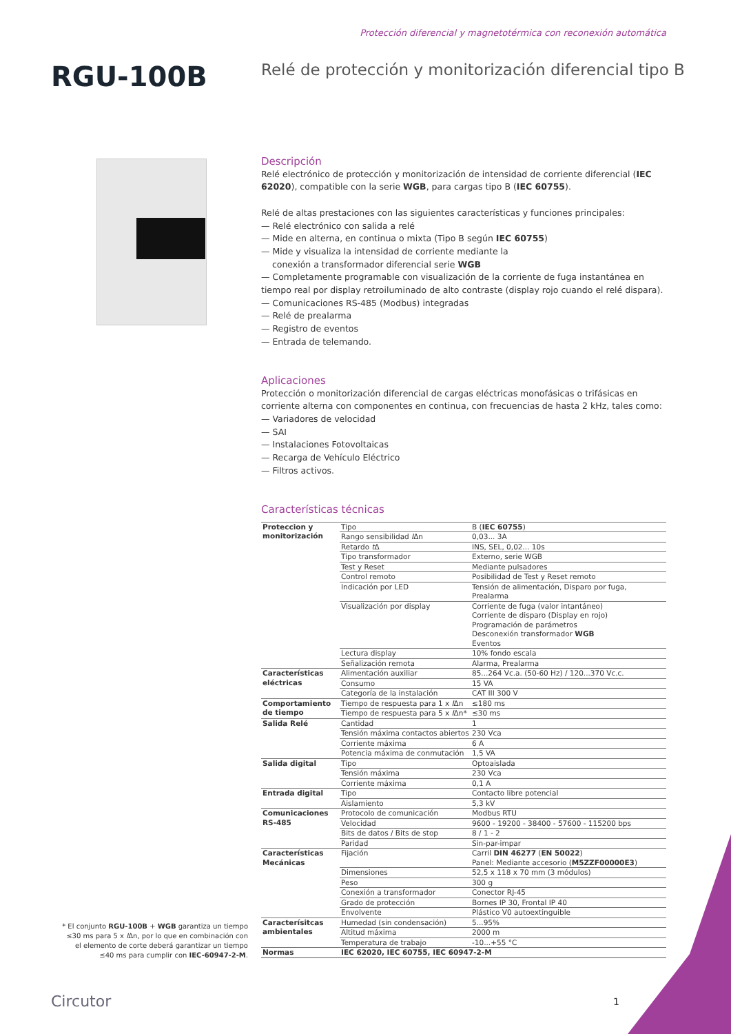Protección diferencial y magnetotérmica con reconexión automática
RGU-100B
Relé de protección y monitorización diferencial tipo B
Descripción
Relé electrónico de protección y monitorización de intensidad de corriente diferencial (IEC 62020), compatible con la serie WGB, para cargas tipo B (IEC 60755).
Relé de altas prestaciones con las siguientes características y funciones principales:
— Relé electrónico con salida a relé
— Mide en alterna, en continua o mixta (Tipo B según IEC 60755)
— Mide y visualiza la intensidad de corriente mediante la
conexión a transformador diferencial serie WGB
— Completamente programable con visualización de la corriente de fuga instantánea en tiempo real por display retroiluminado de alto contraste (display rojo cuando el relé dispara).
— Comunicaciones RS-485 (Modbus) integradas
— Relé de prealarma
— Registro de eventos
— Entrada de telemando.
Aplicaciones
Protección o monitorización diferencial de cargas eléctricas monofásicas o trifásicas en corriente alterna con componentes en continua, con frecuencias de hasta 2 kHz, tales como:
— Variadores de velocidad
— SAI
— Instalaciones Fotovoltaicas
— Recarga de Vehículo Eléctrico
— Filtros activos.
Características técnicas
| Proteccion y monitorización | Tipo | B ( IEC 60755 ) |
| | Rango sensibilidad I Δn | 0,03... 3A |
| | Retardo t Δ | INS, SEL, 0,02... 10s |
| | Tipo transformador | Externo, serie WGB |
| | Test y Reset | Mediante pulsadores |
| | Control remoto | Posibilidad de Test y Reset remoto |
| | Indicación por LED | Tensión de alimentación, Disparo por fuga, Prealarma |
| | Visualización por display | Corriente de fuga (valor intantáneo) Corriente de disparo (Display en rojo) Programación de parámetros Desconexión transformador WGB Eventos |
| | Lectura display | 10% fondo escala |
| | Señalización remota | Alarma, Prealarma |
| Características eléctricas | Alimentación auxiliar | 85...264 Vc.a. (50-60 Hz) / 120...370 Vc.c. |
| | Consumo | 15 VA |
| | Categoría de la instalación | CAT III 300 V |
| Comportamiento de tiempo | Tiempo de respuesta para 1 x I Δn | ≤180 ms |
| | Tiempo de respuesta para 5 x I Δn* | ≤30 ms |
| Salida Relé | Cantidad | 1 |
| | Tensión máxima contactos abiertos | 230 Vca |
| | Corriente máxima | 6 A |
| | Potencia máxima de conmutación | 1,5 VA |
| Salida digital | Tipo | Optoaislada |
| | Tensión máxima | 230 Vca |
| | Corriente máxima | 0,1 A |
| Entrada digital | Tipo | Contacto libre potencial |
| | Aislamiento | 5,3 kV |
| Comunicaciones RS-485 | Protocolo de comunicación | Modbus RTU |
| | Velocidad | 9600 - 19200 - 38400 - 57600 - 115200 bps |
| | Bits de datos / Bits de stop | 8 / 1 - 2 |
| | Paridad | Sin-par-impar |
| Características Mecánicas | Fijación | Carril DIN 46277 ( EN 50022 ) Panel: Mediante accesorio ( M5ZZF00000E3 ) |
| | Dimensiones | 52,5 x 118 x 70 mm (3 módulos) |
| | Peso | 300 g |
| | Conexión a transformador | Conector RJ-45 |
| | Grado de protección | Bornes IP 30, Frontal IP 40 |
| | Envolvente | Plástico V0 autoextinguible |
| Caracterísitcas ambientales | Humedad (sin condensación) | 5...95% |
| | Altitud máxima | 2000 m |
| | Temperatura de trabajo | -10...+55 °C |
| Normas | IEC 62020, IEC 60755, IEC 60947-2-M | |
* El conjunto RGU-100B + WGB garantiza un tiempo ≤30 ms para 5 x IΔn, por lo que en combinación con el elemento de corte deberá garantizar un tiempo ≤40 ms para cumplir con IEC-60947-2-M.
Circutor 1